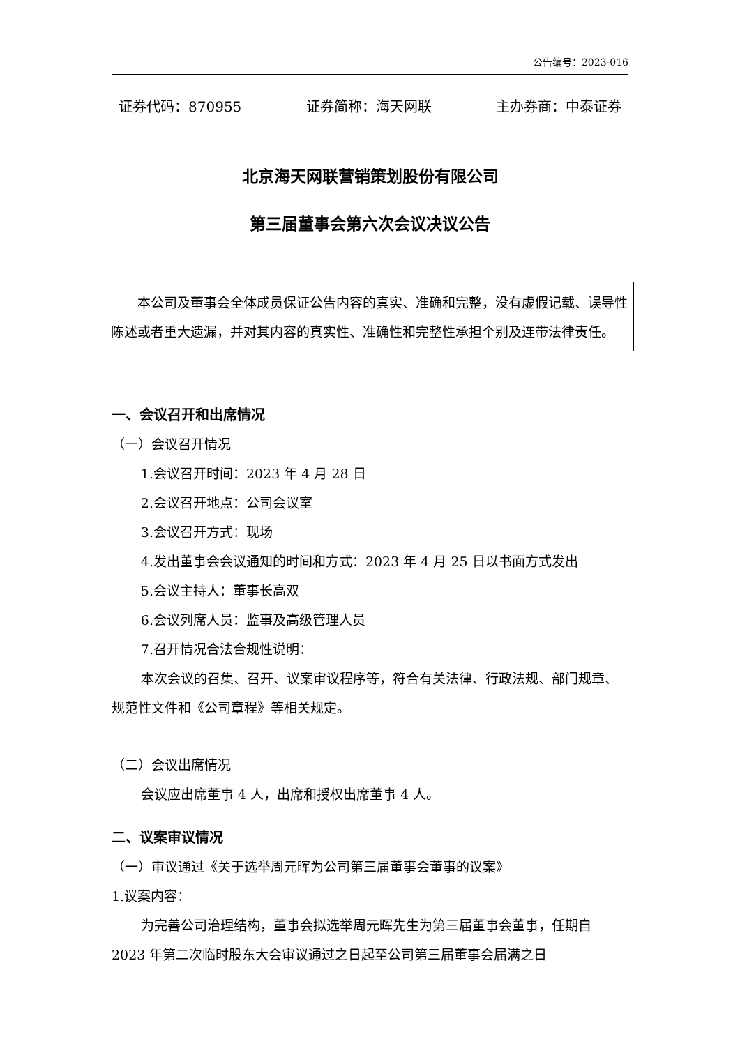公告编号：2023-016
证券代码：870955 证券简称：海天网联 主办券商：中泰证券
北京海天网联营销策划股份有限公司
第三届董事会第六次会议决议公告
本公司及董事会全体成员保证公告内容的真实、准确和完整，没有虚假记载、误导性陈述或者重大遗漏，并对其内容的真实性、准确性和完整性承担个别及连带法律责任。
一、会议召开和出席情况
（一）会议召开情况
1.会议召开时间：2023 年 4 月 28 日
2.会议召开地点：公司会议室
3.会议召开方式：现场
4.发出董事会会议通知的时间和方式：2023 年 4 月 25 日以书面方式发出
5.会议主持人：董事长高双
6.会议列席人员：监事及高级管理人员
7.召开情况合法合规性说明：
本次会议的召集、召开、议案审议程序等，符合有关法律、行政法规、部门规章、规范性文件和《公司章程》等相关规定。
（二）会议出席情况
会议应出席董事 4 人，出席和授权出席董事 4 人。
二、议案审议情况
（一）审议通过《关于选举周元晖为公司第三届董事会董事的议案》
1.议案内容：
为完善公司治理结构，董事会拟选举周元晖先生为第三届董事会董事，任期自 2023 年第二次临时股东大会审议通过之日起至公司第三届董事会届满之日